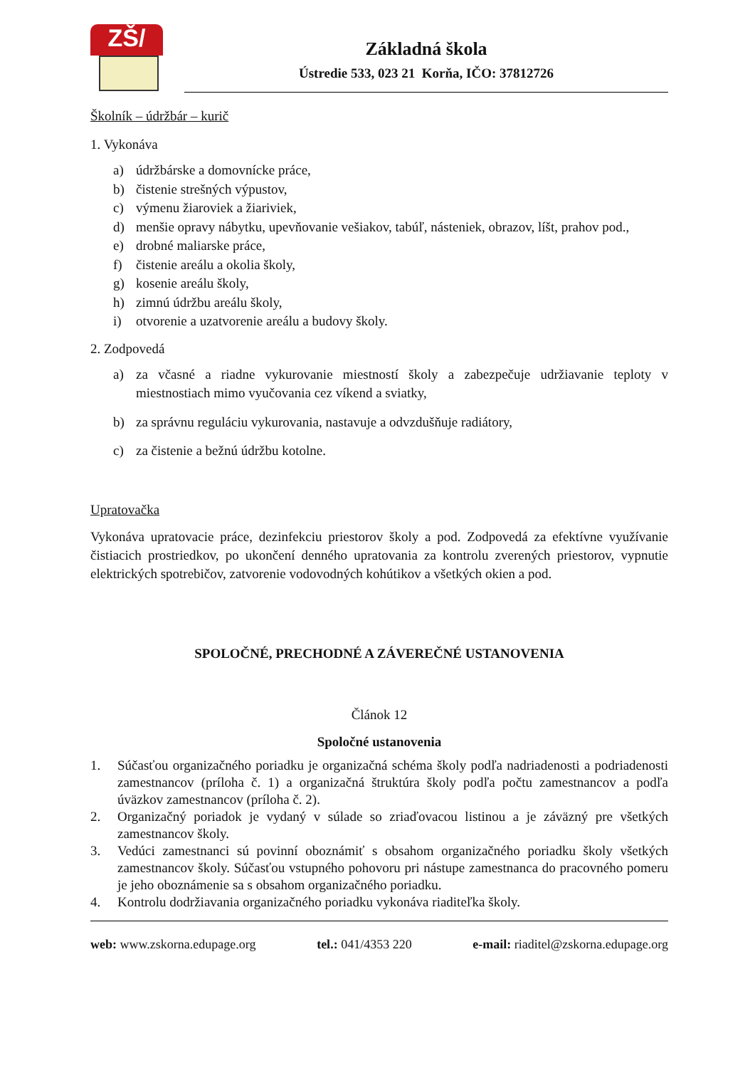ZŠ/
Základná škola
Ústredie 533, 023 21 Korňa, IČO: 37812726
Školník – údržbár – kurič
1. Vykonáva
a) údržbárske a domovnícke práce,
b) čistenie strešných výpustov,
c) výmenu žiaroviek a žiariviek,
d) menšie opravy nábytku, upevňovanie vešiakov, tabúľ, násteniek, obrazov, líšt, prahov pod.,
e) drobné maliarske práce,
f) čistenie areálu a okolia školy,
g) kosenie areálu školy,
h) zimnú údržbu areálu školy,
i) otvorenie a uzatvorenie areálu a budovy školy.
2. Zodpovedá
a) za včasné a riadne vykurovanie miestností školy a zabezpečuje udržiavanie teploty v miestnostiach mimo vyučovania cez víkend a sviatky,
b) za správnu reguláciu vykurovania, nastavuje a odvzdušňuje radiátory,
c) za čistenie a bežnú údržbu kotolne.
Upratovačka
Vykonáva upratovacie práce, dezinfekciu priestorov školy a pod. Zodpovedá za efektívne využívanie čistiacich prostriedkov, po ukončení denného upratovania za kontrolu zverených priestorov, vypnutie elektrických spotrebičov, zatvorenie vodovodných kohútikov a všetkých okien a pod.
SPOLOČNÉ, PRECHODNÉ A ZÁVEREČNÉ USTANOVENIA
Článok 12
Spoločné ustanovenia
1. Súčasťou organizačného poriadku je organizačná schéma školy podľa nadriadenosti a podriadenosti zamestnancov (príloha č. 1) a organizačná štruktúra školy podľa počtu zamestnancov a podľa úväzkov zamestnancov (príloha č. 2).
2. Organizačný poriadok je vydaný v súlade so zriaďovacou listinou a je záväzný pre všetkých zamestnancov školy.
3. Vedúci zamestnanci sú povinní oboznámiť s obsahom organizačného poriadku školy všetkých zamestnancov školy. Súčasťou vstupného pohovoru pri nástupe zamestnanca do pracovného pomeru je jeho oboznámenie sa s obsahom organizačného poriadku.
4. Kontrolu dodržiavania organizačného poriadku vykonáva riaditeľka školy.
web: www.zskorna.edupage.org tel.: 041/4353 220 e-mail: riaditel@zskorna.edupage.org